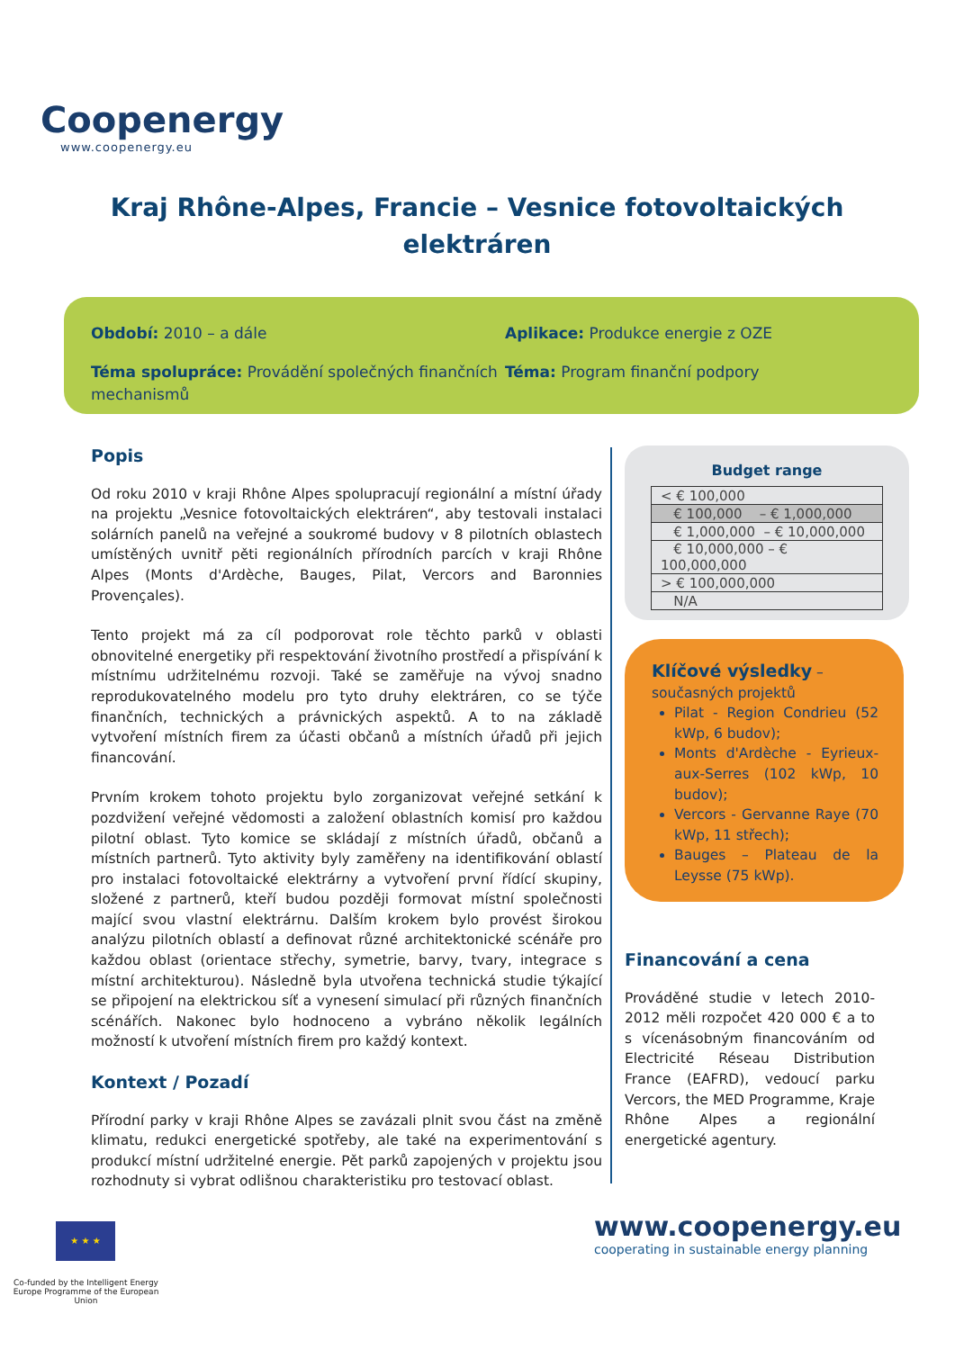Coop energy
www.coopenergy.eu
Kraj Rhône-Alpes, Francie – Vesnice fotovoltaických elektráren
Období: 2010 – a dále
Aplikace: Produkce energie z OZE
Téma spolupráce: Provádění společných finančních mechanismů
Téma: Program finanční podpory
Popis
Od roku 2010 v kraji Rhône Alpes spolupracují regionální a místní úřady na projektu „Vesnice fotovoltaických elektráren“, aby testovali instalaci solárních panelů na veřejné a soukromé budovy v 8 pilotních oblastech umístěných uvnitř pěti regionálních přírodních parcích v kraji Rhône Alpes (Monts d'Ardèche, Bauges, Pilat, Vercors and Baronnies Provençales).
Tento projekt má za cíl podporovat role těchto parků v oblasti obnovitelné energetiky při respektování životního prostředí a přispívání k místnímu udržitelnému rozvoji. Také se zaměřuje na vývoj snadno reprodukovatelného modelu pro tyto druhy elektráren, co se týče finančních, technických a právnických aspektů. A to na základě vytvoření místních firem za účasti občanů a místních úřadů při jejich financování.
Prvním krokem tohoto projektu bylo zorganizovat veřejné setkání k pozdvižení veřejné vědomosti a založení oblastních komisí pro každou pilotní oblast. Tyto komice se skládají z místních úřadů, občanů a místních partnerů. Tyto aktivity byly zaměřeny na identifikování oblastí pro instalaci fotovoltaické elektrárny a vytvoření první řídící skupiny, složené z partnerů, kteří budou později formovat místní společnosti mající svou vlastní elektrárnu. Dalším krokem bylo provést širokou analýzu pilotních oblastí a definovat různé architektonické scénáře pro každou oblast (orientace střechy, symetrie, barvy, tvary, integrace s místní architekturou). Následně byla utvořena technická studie týkající se připojení na elektrickou síť a vynesení simulací při různých finančních scénářích. Nakonec bylo hodnoceno a vybráno několik legálních možností k utvoření místních firem pro každý kontext.
Kontext / Pozadí
Přírodní parky v kraji Rhône Alpes se zavázali plnit svou část na změně klimatu, redukci energetické spotřeby, ale také na experimentování s produkcí místní udržitelné energie. Pět parků zapojených v projektu jsou rozhodnuty si vybrat odlišnou charakteristiku pro testovací oblast.
Budget range
| < € 100,000 |
| € 100,000 – € 1,000,000 |
| € 1,000,000 – € 10,000,000 |
| € 10,000,000 – € 100,000,000 |
| > € 100,000,000 |
| N/A |
Klíčové výsledky –
současných projektů
Pilat - Region Condrieu (52 kWp, 6 budov);
Monts d'Ardèche - Eyrieux-aux-Serres (102 kWp, 10 budov);
Vercors - Gervanne Raye (70 kWp, 11 střech);
Bauges – Plateau de la Leysse (75 kWp).
Financování a cena
Prováděné studie v letech 2010-2012 měli rozpočet 420 000 € a to s vícenásobným financováním od Electricité Réseau Distribution France (EAFRD), vedoucí parku Vercors, the MED Programme, Kraje Rhône Alpes a regionální energetické agentury.
★ ★ ★
Co-funded by the Intelligent Energy Europe Programme of the European Union
www.coopenergy.eu
cooperating in sustainable energy planning